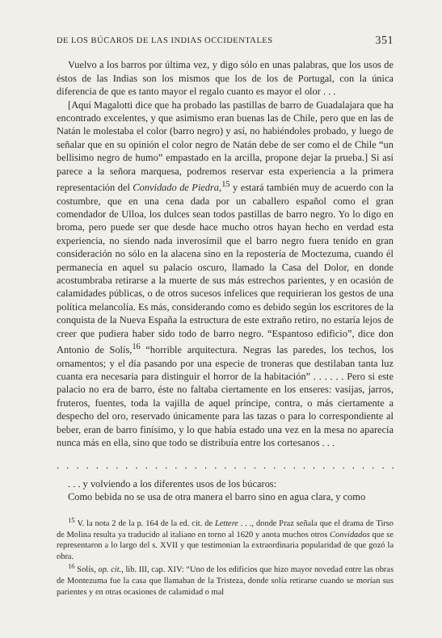DE LOS BÚCAROS DE LAS INDIAS OCCIDENTALES 351
Vuelvo a los barros por última vez, y digo sólo en unas palabras, que los usos de éstos de las Indias son los mismos que los de los de Portugal, con la única diferencia de que es tanto mayor el regalo cuanto es mayor el olor . . .
[Aquí Magalotti dice que ha probado las pastillas de barro de Guadalajara que ha encontrado excelentes, y que asimismo eran buenas las de Chile, pero que en las de Natán le molestaba el color (barro negro) y así, no habiéndoles probado, y luego de señalar que en su opinión el color negro de Natán debe de ser como el de Chile “un bellísimo negro de humo” empastado en la arcilla, propone dejar la prueba.] Si así parece a la señora marquesa, podremos reservar esta experiencia a la primera representación del Convidado de Piedra,<sup>15</sup> y estará también muy de acuerdo con la costumbre, que en una cena dada por un caballero español como el gran comendador de Ulloa, los dulces sean todos pastillas de barro negro. Yo lo digo en broma, pero puede ser que desde hace mucho otros hayan hecho en verdad esta experiencia, no siendo nada inverosímil que el barro negro fuera tenido en gran consideración no sólo en la alacena sino en la repostería de Moctezuma, cuando él permanecía en aquel su palacio oscuro, llamado la Casa del Dolor, en donde acostumbraba retirarse a la muerte de sus más estrechos parientes, y en ocasión de calamidades públicas, o de otros sucesos infelices que requirieran los gestos de una política melancolía. Es más, considerando como es debido según los escritores de la conquista de la Nueva España la estructura de este extraño retiro, no estaría lejos de creer que pudiera haber sido todo de barro negro. “Espantoso edificio”, dice don Antonio de Solís,<sup>16</sup> “horrible arquitectura. Negras las paredes, los techos, los ornamentos; y el día pasando por una especie de troneras que destilaban tanta luz cuanta era necesaria para distinguir el horror de la habitación” . . . . . . Pero si este palacio no era de barro, éste no faltaba ciertamente en los enseres: vasijas, jarros, fruteros, fuentes, toda la vajilla de aquel príncipe, contra, o más ciertamente a despecho del oro, reservado únicamente para las tazas o para lo correspondiente al beber, eran de barro finísimo, y lo que había estado una vez en la mesa no aparecía nunca más en ella, sino que todo se distribuía entre los cortesanos . . .
. . . . . . . . . . . . . . . . . . . . . . . . . . . . . . . . . . . . . . . . . . . . . . .
. . . y volviendo a los diferentes usos de los búcaros:
Como bebida no se usa de otra manera el barro sino en agua clara, y como
<sup>15</sup> V. la nota 2 de la p. 164 de la ed. cit. de Lettere . . ., donde Praz señala que el drama de Tirso de Molina resulta ya traducido al italiano en torno al 1620 y anota muchos otros Convidados que se representaron a lo largo del s. XVII y que testimonian la extraordinaria popularidad de que gozó la obra.
<sup>16</sup> Solís, op. cit., lib. III, cap. XIV: “Uno de los edificios que hizo mayor novedad entre las obras de Montezuma fue la casa que llamaban de la Tristeza, donde solía retirarse cuando se morían sus parientes y en otras ocasiones de calamidad o mal